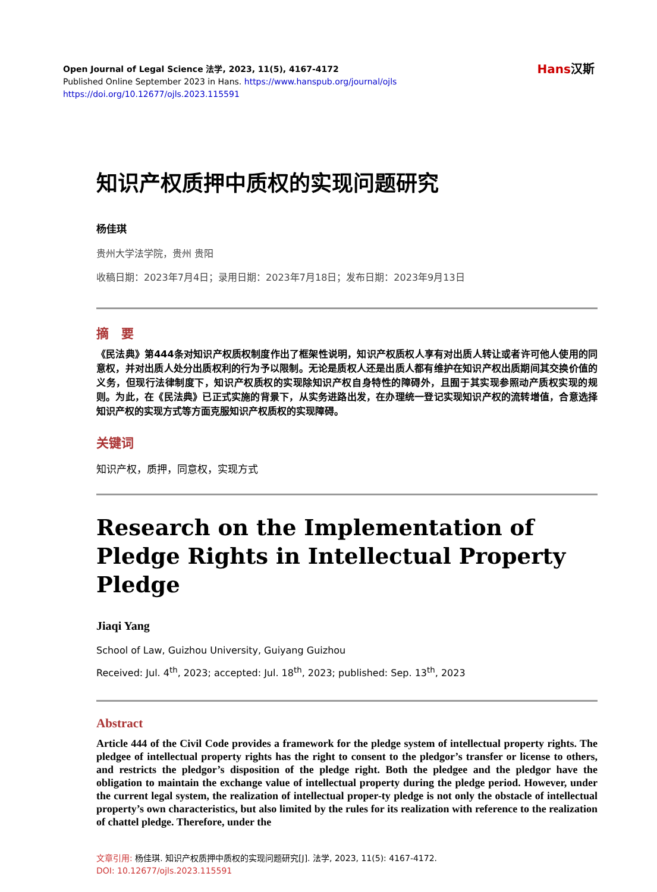Hans汉斯
Open Journal of Legal Science 法学, 2023, 11(5), 4167-4172
Published Online September 2023 in Hans. https://www.hanspub.org/journal/ojls
https://doi.org/10.12677/ojls.2023.115591
知识产权质押中质权的实现问题研究
杨佳琪
贵州大学法学院，贵州 贵阳
收稿日期：2023年7月4日；录用日期：2023年7月18日；发布日期：2023年9月13日
摘　要
《民法典》第444条对知识产权质权制度作出了框架性说明，知识产权质权人享有对出质人转让或者许可他人使用的同意权，并对出质人处分出质权利的行为予以限制。无论是质权人还是出质人都有维护在知识产权出质期间其交换价值的义务，但现行法律制度下，知识产权质权的实现除知识产权自身特性的障碍外，且囿于其实现参照动产质权实现的规则。为此，在《民法典》已正式实施的背景下，从实务进路出发，在办理统一登记实现知识产权的流转增值，合意选择知识产权的实现方式等方面克服知识产权质权的实现障碍。
关键词
知识产权，质押，同意权，实现方式
Research on the Implementation of Pledge Rights in Intellectual Property Pledge
Jiaqi Yang
School of Law, Guizhou University, Guiyang Guizhou
Received: Jul. 4<sup>th</sup>, 2023; accepted: Jul. 18<sup>th</sup>, 2023; published: Sep. 13<sup>th</sup>, 2023
Abstract
Article 444 of the Civil Code provides a framework for the pledge system of intellectual property rights. The pledgee of intellectual property rights has the right to consent to the pledgor’s transfer or license to others, and restricts the pledgor’s disposition of the pledge right. Both the pledgee and the pledgor have the obligation to maintain the exchange value of intellectual property during the pledge period. However, under the current legal system, the realization of intellectual proper-ty pledge is not only the obstacle of intellectual property’s own characteristics, but also limited by the rules for its realization with reference to the realization of chattel pledge. Therefore, under the
文章引用: 杨佳琪. 知识产权质押中质权的实现问题研究[J]. 法学, 2023, 11(5): 4167-4172.
DOI: 10.12677/ojls.2023.115591